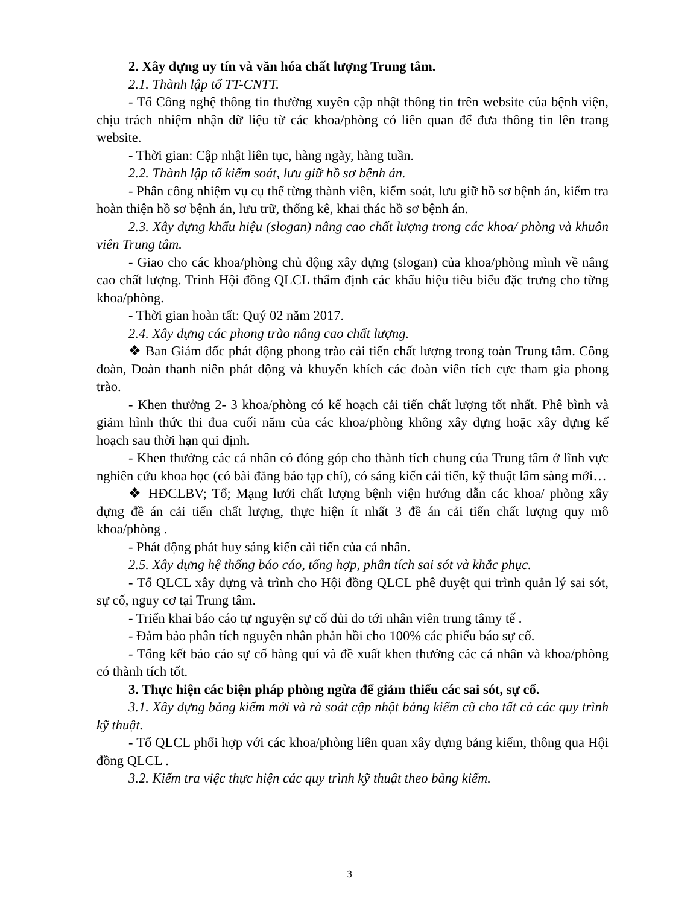2. Xây dựng uy tín và văn hóa chất lượng Trung tâm.
2.1. Thành lập tổ TT-CNTT.
- Tổ Công nghệ thông tin thường xuyên cập nhật thông tin trên website của bệnh viện, chịu trách nhiệm nhận dữ liệu từ các khoa/phòng có liên quan để đưa thông tin lên trang website.
- Thời gian: Cập nhật liên tục, hàng ngày, hàng tuần.
2.2. Thành lập tổ kiểm soát, lưu giữ hồ sơ bệnh án.
- Phân công nhiệm vụ cụ thể từng thành viên, kiểm soát, lưu giữ hồ sơ bệnh án, kiểm tra hoàn thiện hồ sơ bệnh án, lưu trữ, thống kê, khai thác hồ sơ bệnh án.
2.3. Xây dựng khẩu hiệu (slogan) nâng cao chất lượng trong các khoa/ phòng và khuôn viên Trung tâm.
- Giao cho các khoa/phòng chủ động xây dựng (slogan) của khoa/phòng mình về nâng cao chất lượng. Trình Hội đồng QLCL thẩm định các khẩu hiệu tiêu biểu đặc trưng cho từng khoa/phòng.
- Thời gian hoàn tất: Quý 02 năm 2017.
2.4. Xây dựng các phong trào nâng cao chất lượng.
❖ Ban Giám đốc phát động phong trào cải tiến chất lượng trong toàn Trung tâm. Công đoàn, Đoàn thanh niên phát động và khuyến khích các đoàn viên tích cực tham gia phong trào.
- Khen thưởng 2- 3 khoa/phòng có kế hoạch cải tiến chất lượng tốt nhất. Phê bình và giảm hình thức thi đua cuối năm của các khoa/phòng không xây dựng hoặc xây dựng kế hoạch sau thời hạn qui định.
- Khen thưởng các cá nhân có đóng góp cho thành tích chung của Trung tâm ở lĩnh vực nghiên cứu khoa học (có bài đăng báo tạp chí), có sáng kiến cải tiến, kỹ thuật lâm sàng mới…
❖ HĐCLBV; Tổ; Mạng lưới chất lượng bệnh viện hướng dẫn các khoa/ phòng xây dựng đề án cải tiến chất lượng, thực hiện ít nhất 3 đề án cải tiến chất lượng quy mô khoa/phòng .
- Phát động phát huy sáng kiến cải tiến của cá nhân.
2.5. Xây dựng hệ thống báo cáo, tổng hợp, phân tích sai sót và khắc phục.
- Tổ QLCL xây dựng và trình cho Hội đồng QLCL phê duyệt qui trình quản lý sai sót, sự cố, nguy cơ tại Trung tâm.
- Triển khai báo cáo tự nguyện sự cố dủi do tới nhân viên trung tâmy tế .
- Đảm bảo phân tích nguyên nhân phản hồi cho 100% các phiếu báo sự cố.
- Tổng kết báo cáo sự cố hàng quí và đề xuất khen thưởng các cá nhân và khoa/phòng có thành tích tốt.
3. Thực hiện các biện pháp phòng ngừa để giảm thiểu các sai sót, sự cố.
3.1. Xây dựng bảng kiểm mới và rà soát cập nhật bảng kiểm cũ cho tất cả các quy trình kỹ thuật.
- Tổ QLCL phối hợp với các khoa/phòng liên quan xây dựng bảng kiểm, thông qua Hội đồng QLCL .
3.2. Kiểm tra việc thực hiện các quy trình kỹ thuật theo bảng kiểm.
3